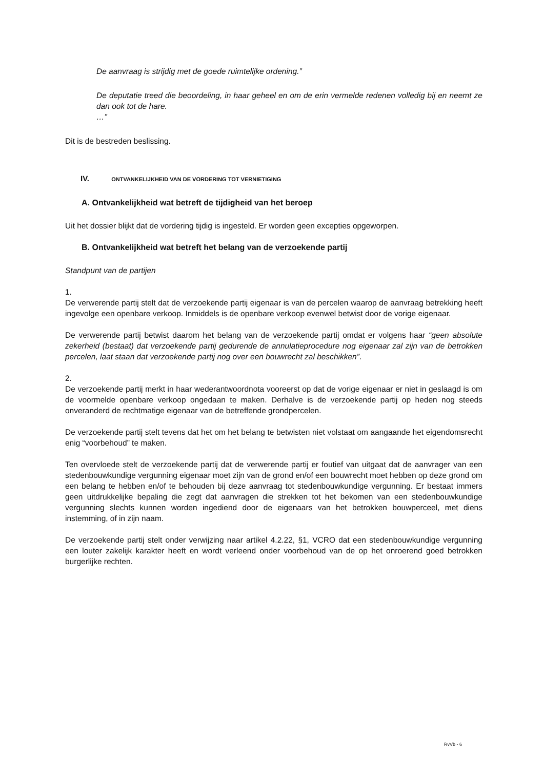De aanvraag is strijdig met de goede ruimtelijke ordening.”
De deputatie treed die beoordeling, in haar geheel en om de erin vermelde redenen volledig bij en neemt ze dan ook tot de hare.
…”
Dit is de bestreden beslissing.
IV. ONTVANKELIJKHEID VAN DE VORDERING TOT VERNIETIGING
A. Ontvankelijkheid wat betreft de tijdigheid van het beroep
Uit het dossier blijkt dat de vordering tijdig is ingesteld. Er worden geen excepties opgeworpen.
B. Ontvankelijkheid wat betreft het belang van de verzoekende partij
Standpunt van de partijen
1.
De verwerende partij stelt dat de verzoekende partij eigenaar is van de percelen waarop de aanvraag betrekking heeft ingevolge een openbare verkoop. Inmiddels is de openbare verkoop evenwel betwist door de vorige eigenaar.
De verwerende partij betwist daarom het belang van de verzoekende partij omdat er volgens haar “geen absolute zekerheid (bestaat) dat verzoekende partij gedurende de annulatieprocedure nog eigenaar zal zijn van de betrokken percelen, laat staan dat verzoekende partij nog over een bouwrecht zal beschikken”.
2.
De verzoekende partij merkt in haar wederantwoordnota vooreerst op dat de vorige eigenaar er niet in geslaagd is om de voormelde openbare verkoop ongedaan te maken. Derhalve is de verzoekende partij op heden nog steeds onveranderd de rechtmatige eigenaar van de betreffende grondpercelen.
De verzoekende partij stelt tevens dat het om het belang te betwisten niet volstaat om aangaande het eigendomsrecht enig “voorbehoud” te maken.
Ten overvloede stelt de verzoekende partij dat de verwerende partij er foutief van uitgaat dat de aanvrager van een stedenbouwkundige vergunning eigenaar moet zijn van de grond en/of een bouwrecht moet hebben op deze grond om een belang te hebben en/of te behouden bij deze aanvraag tot stedenbouwkundige vergunning. Er bestaat immers geen uitdrukkelijke bepaling die zegt dat aanvragen die strekken tot het bekomen van een stedenbouwkundige vergunning slechts kunnen worden ingediend door de eigenaars van het betrokken bouwperceel, met diens instemming, of in zijn naam.
De verzoekende partij stelt onder verwijzing naar artikel 4.2.22, §1, VCRO dat een stedenbouwkundige vergunning een louter zakelijk karakter heeft en wordt verleend onder voorbehoud van de op het onroerend goed betrokken burgerlijke rechten.
RvVb - 6